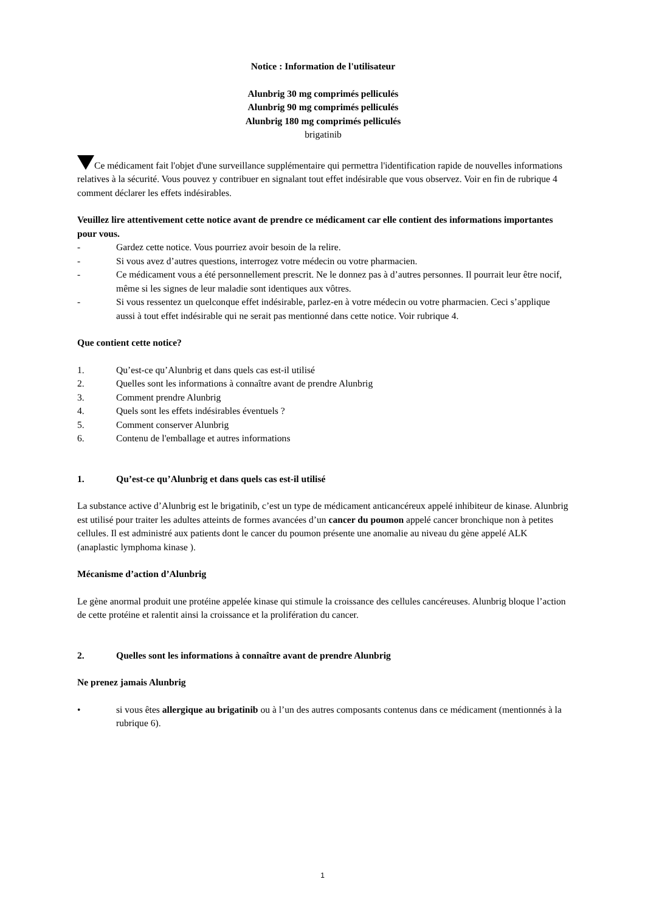Notice : Information de l'utilisateur
Alunbrig 30 mg comprimés pelliculés
Alunbrig 90 mg comprimés pelliculés
Alunbrig 180 mg comprimés pelliculés
brigatinib
Ce médicament fait l'objet d'une surveillance supplémentaire qui permettra l'identification rapide de nouvelles informations relatives à la sécurité. Vous pouvez y contribuer en signalant tout effet indésirable que vous observez. Voir en fin de rubrique 4 comment déclarer les effets indésirables.
Veuillez lire attentivement cette notice avant de prendre ce médicament car elle contient des informations importantes pour vous.
- Gardez cette notice. Vous pourriez avoir besoin de la relire.
- Si vous avez d’autres questions, interrogez votre médecin ou votre pharmacien.
- Ce médicament vous a été personnellement prescrit. Ne le donnez pas à d’autres personnes. Il pourrait leur être nocif, même si les signes de leur maladie sont identiques aux vôtres.
- Si vous ressentez un quelconque effet indésirable, parlez-en à votre médecin ou votre pharmacien. Ceci s’applique aussi à tout effet indésirable qui ne serait pas mentionné dans cette notice. Voir rubrique 4.
Que contient cette notice?
1. Qu’est-ce qu’Alunbrig et dans quels cas est-il utilisé
2. Quelles sont les informations à connaître avant de prendre Alunbrig
3. Comment prendre Alunbrig
4. Quels sont les effets indésirables éventuels ?
5. Comment conserver Alunbrig
6. Contenu de l'emballage et autres informations
1. Qu’est-ce qu’Alunbrig et dans quels cas est-il utilisé
La substance active d’Alunbrig est le brigatinib, c’est un type de médicament anticancéreux appelé inhibiteur de kinase. Alunbrig est utilisé pour traiter les adultes atteints de formes avancées d’un cancer du poumon appelé cancer bronchique non à petites cellules. Il est administré aux patients dont le cancer du poumon présente une anomalie au niveau du gène appelé ALK (anaplastic lymphoma kinase ).
Mécanisme d’action d’Alunbrig
Le gène anormal produit une protéine appelée kinase qui stimule la croissance des cellules cancéreuses. Alunbrig bloque l’action de cette protéine et ralentit ainsi la croissance et la prolifération du cancer.
2. Quelles sont les informations à connaître avant de prendre Alunbrig
Ne prenez jamais Alunbrig
• si vous êtes allergique au brigatinib ou à l’un des autres composants contenus dans ce médicament (mentionnés à la rubrique 6).
1